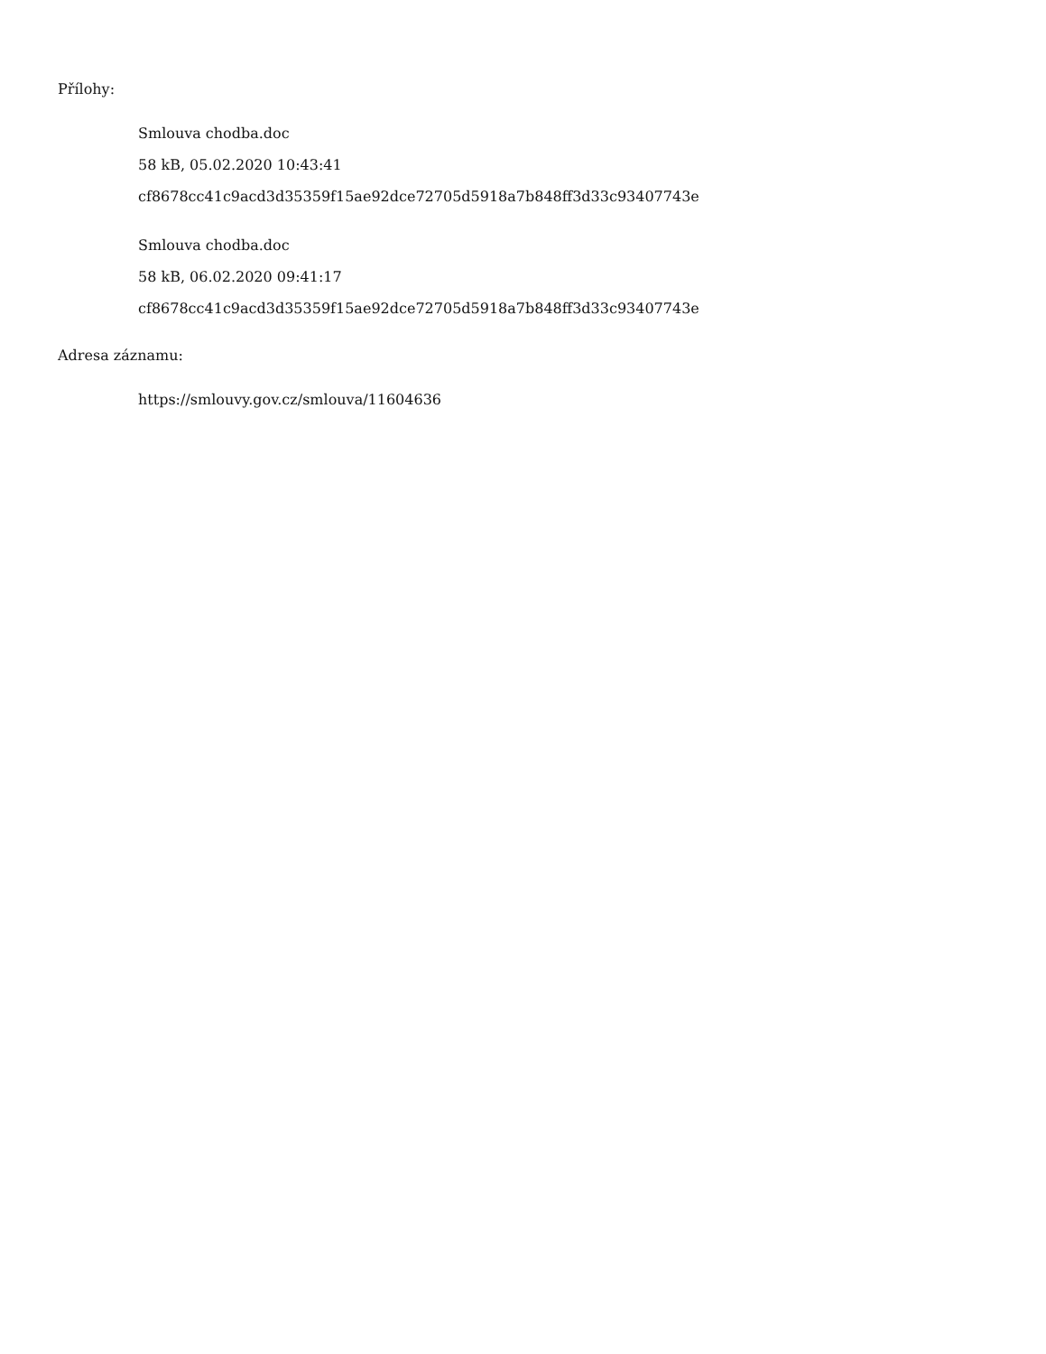Přílohy:
Smlouva chodba.doc
58 kB, 05.02.2020 10:43:41
cf8678cc41c9acd3d35359f15ae92dce72705d5918a7b848ff3d33c93407743e
Smlouva chodba.doc
58 kB, 06.02.2020 09:41:17
cf8678cc41c9acd3d35359f15ae92dce72705d5918a7b848ff3d33c93407743e
Adresa záznamu:
https://smlouvy.gov.cz/smlouva/11604636